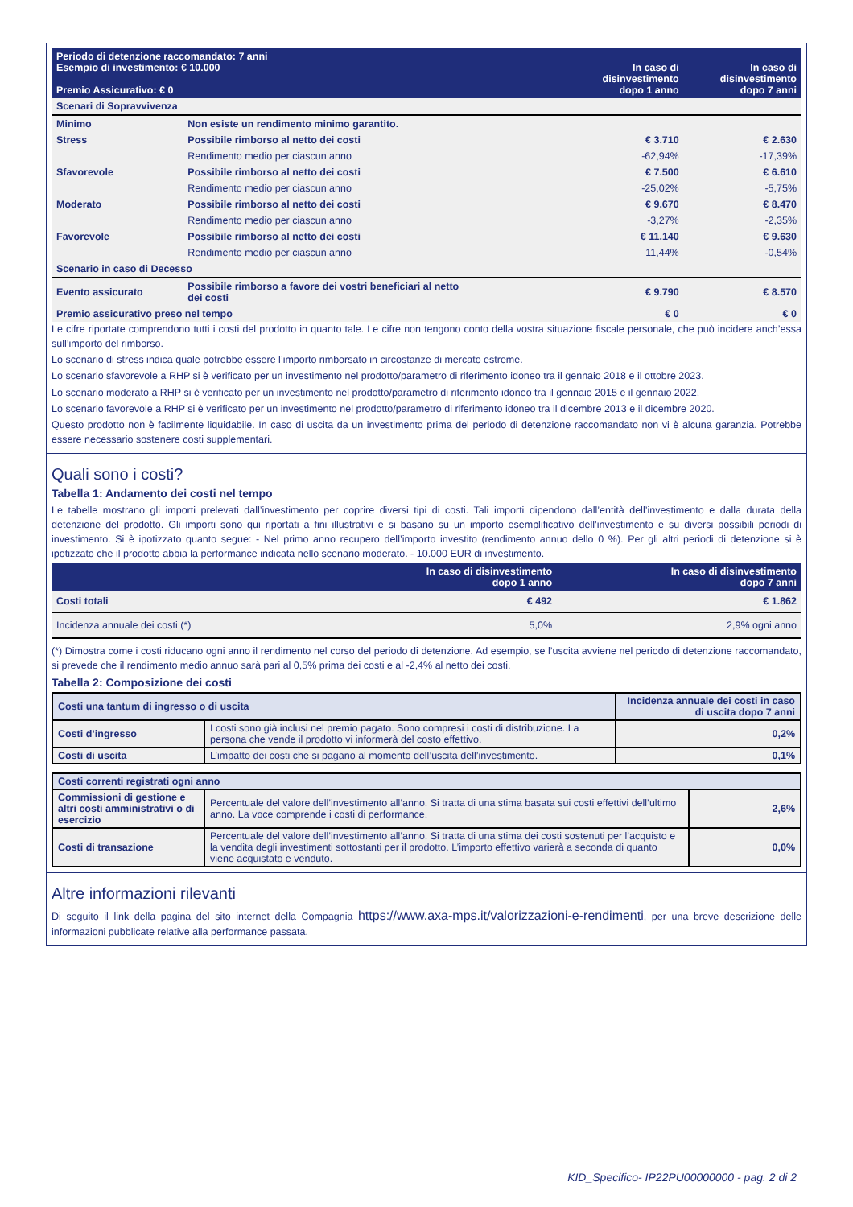| Periodo di detenzione raccomandato: 7 anni Esempio di investimento: € 10.000 Premio Assicurativo: € 0 | | In caso di disinvestimento dopo 1 anno | In caso di disinvestimento dopo 7 anni |
| --- | --- | --- | --- |
| Scenari di Sopravvivenza | | | |
| Minimo | Non esiste un rendimento minimo garantito. | | |
| Stress | Possibile rimborso al netto dei costi | € 3.710 | € 2.630 |
| | Rendimento medio per ciascun anno | -62,94% | -17,39% |
| Sfavorevole | Possibile rimborso al netto dei costi | € 7.500 | € 6.610 |
| | Rendimento medio per ciascun anno | -25,02% | -5,75% |
| Moderato | Possibile rimborso al netto dei costi | € 9.670 | € 8.470 |
| | Rendimento medio per ciascun anno | -3,27% | -2,35% |
| Favorevole | Possibile rimborso al netto dei costi | € 11.140 | € 9.630 |
| | Rendimento medio per ciascun anno | 11,44% | -0,54% |
| Scenario in caso di Decesso | | | |
| Evento assicurato | Possibile rimborso a favore dei vostri beneficiari al netto dei costi | € 9.790 | € 8.570 |
| Premio assicurativo preso nel tempo | | € 0 | € 0 |
Le cifre riportate comprendono tutti i costi del prodotto in quanto tale. Le cifre non tengono conto della vostra situazione fiscale personale, che può incidere anch’essa sull’importo del rimborso.
Lo scenario di stress indica quale potrebbe essere l’importo rimborsato in circostanze di mercato estreme.
Lo scenario sfavorevole a RHP si è verificato per un investimento nel prodotto/parametro di riferimento idoneo tra il gennaio 2018 e il ottobre 2023.
Lo scenario moderato a RHP si è verificato per un investimento nel prodotto/parametro di riferimento idoneo tra il gennaio 2015 e il gennaio 2022.
Lo scenario favorevole a RHP si è verificato per un investimento nel prodotto/parametro di riferimento idoneo tra il dicembre 2013 e il dicembre 2020.
Questo prodotto non è facilmente liquidabile. In caso di uscita da un investimento prima del periodo di detenzione raccomandato non vi è alcuna garanzia. Potrebbe essere necessario sostenere costi supplementari.
Quali sono i costi?
Tabella 1: Andamento dei costi nel tempo
Le tabelle mostrano gli importi prelevati dall’investimento per coprire diversi tipi di costi. Tali importi dipendono dall’entità dell’investimento e dalla durata della detenzione del prodotto. Gli importi sono qui riportati a fini illustrativi e si basano su un importo esemplificativo dell’investimento e su diversi possibili periodi di investimento. Si è ipotizzato quanto segue: - Nel primo anno recupero dell’importo investito (rendimento annuo dello 0 %). Per gli altri periodi di detenzione si è ipotizzato che il prodotto abbia la performance indicata nello scenario moderato. - 10.000 EUR di investimento.
| | In caso di disinvestimento dopo 1 anno | In caso di disinvestimento dopo 7 anni |
| --- | --- | --- |
| Costi totali | € 492 | € 1.862 |
| Incidenza annuale dei costi (*) | 5,0% | 2,9% ogni anno |
(*) Dimostra come i costi riducano ogni anno il rendimento nel corso del periodo di detenzione. Ad esempio, se l’uscita avviene nel periodo di detenzione raccomandato, si prevede che il rendimento medio annuo sarà pari al 0,5% prima dei costi e al -2,4% al netto dei costi.
Tabella 2: Composizione dei costi
| Costi una tantum di ingresso o di uscita | | Incidenza annuale dei costi in caso di uscita dopo 7 anni |
| Costi d’ingresso | I costi sono già inclusi nel premio pagato. Sono compresi i costi di distribuzione. La persona che vende il prodotto vi informerà del costo effettivo. | 0,2% |
| Costi di uscita | L’impatto dei costi che si pagano al momento dell’uscita dell’investimento. | 0,1% |
| Costi correnti registrati ogni anno | | |
| Commissioni di gestione e altri costi amministrativi o di esercizio | Percentuale del valore dell’investimento all’anno. Si tratta di una stima basata sui costi effettivi dell’ultimo anno. La voce comprende i costi di performance. | 2,6% |
| Costi di transazione | Percentuale del valore dell’investimento all’anno. Si tratta di una stima dei costi sostenuti per l’acquisto e la vendita degli investimenti sottostanti per il prodotto. L’importo effettivo varierà a seconda di quanto viene acquistato e venduto. | 0,0% |
Altre informazioni rilevanti
Di seguito il link della pagina del sito internet della Compagnia https://www.axa-mps.it/valorizzazioni-e-rendimenti, per una breve descrizione delle informazioni pubblicate relative alla performance passata.
KID_Specifico- IP22PU00000000 - pag. 2 di 2